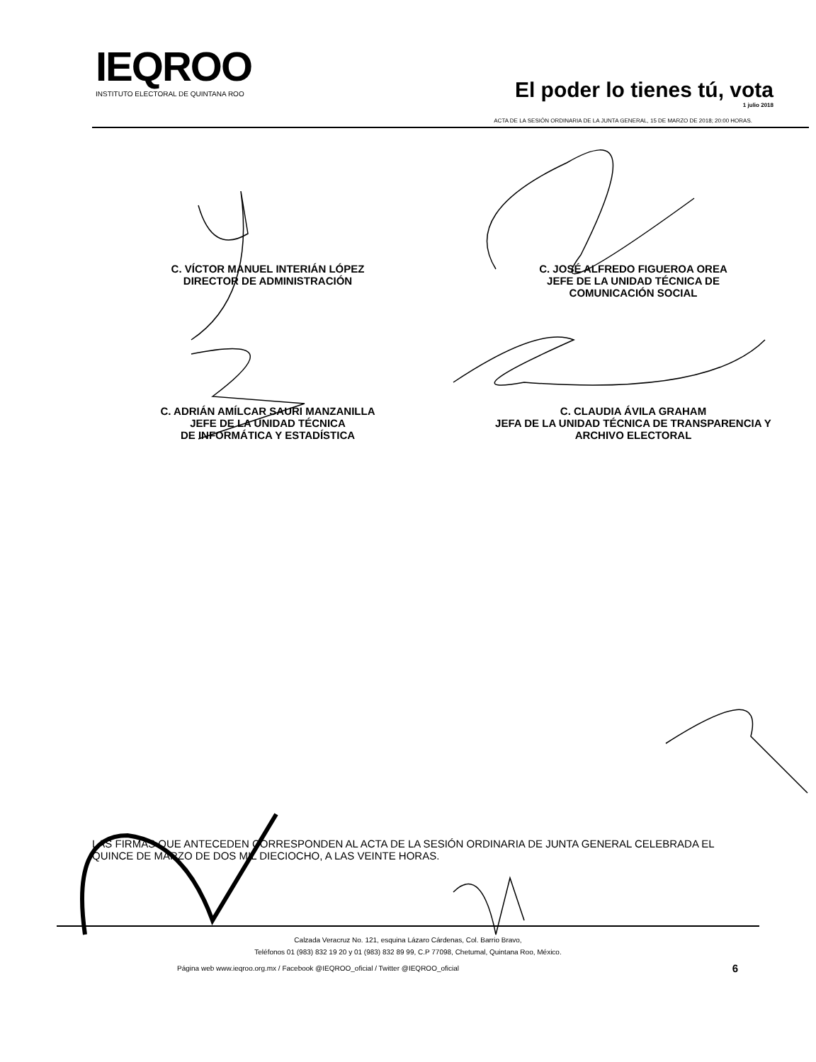IEQROO
INSTITUTO ELECTORAL DE QUINTANA ROO
El poder lo tienes tú, vota
1 julio 2018
ACTA DE LA SESIÓN ORDINARIA DE LA JUNTA GENERAL, 15 DE MARZO DE 2018; 20:00 HORAS.
C. VÍCTOR MANUEL INTERIÁN LÓPEZ
DIRECTOR DE ADMINISTRACIÓN
C. JOSÉ ALFREDO FIGUEROA OREA
JEFE DE LA UNIDAD TÉCNICA DE
COMUNICACIÓN SOCIAL
C. ADRIÁN AMÍLCAR SAURI MANZANILLA
JEFE DE LA UNIDAD TÉCNICA
DE INFORMÁTICA Y ESTADÍSTICA
C. CLAUDIA ÁVILA GRAHAM
JEFA DE LA UNIDAD TÉCNICA DE TRANSPARENCIA Y
ARCHIVO ELECTORAL
LAS FIRMAS QUE ANTECEDEN CORRESPONDEN AL ACTA DE LA SESIÓN ORDINARIA DE JUNTA GENERAL CELEBRADA EL QUINCE DE MARZO DE DOS MIL DIECIOCHO, A LAS VEINTE HORAS.
Calzada Veracruz No. 121, esquina Lázaro Cárdenas, Col. Barrio Bravo,
Teléfonos 01 (983) 832 19 20 y 01 (983) 832 89 99, C.P 77098, Chetumal, Quintana Roo, México.
Página web www.ieqroo.org.mx / Facebook @IEQROO_oficial / Twitter @IEQROO_oficial 6